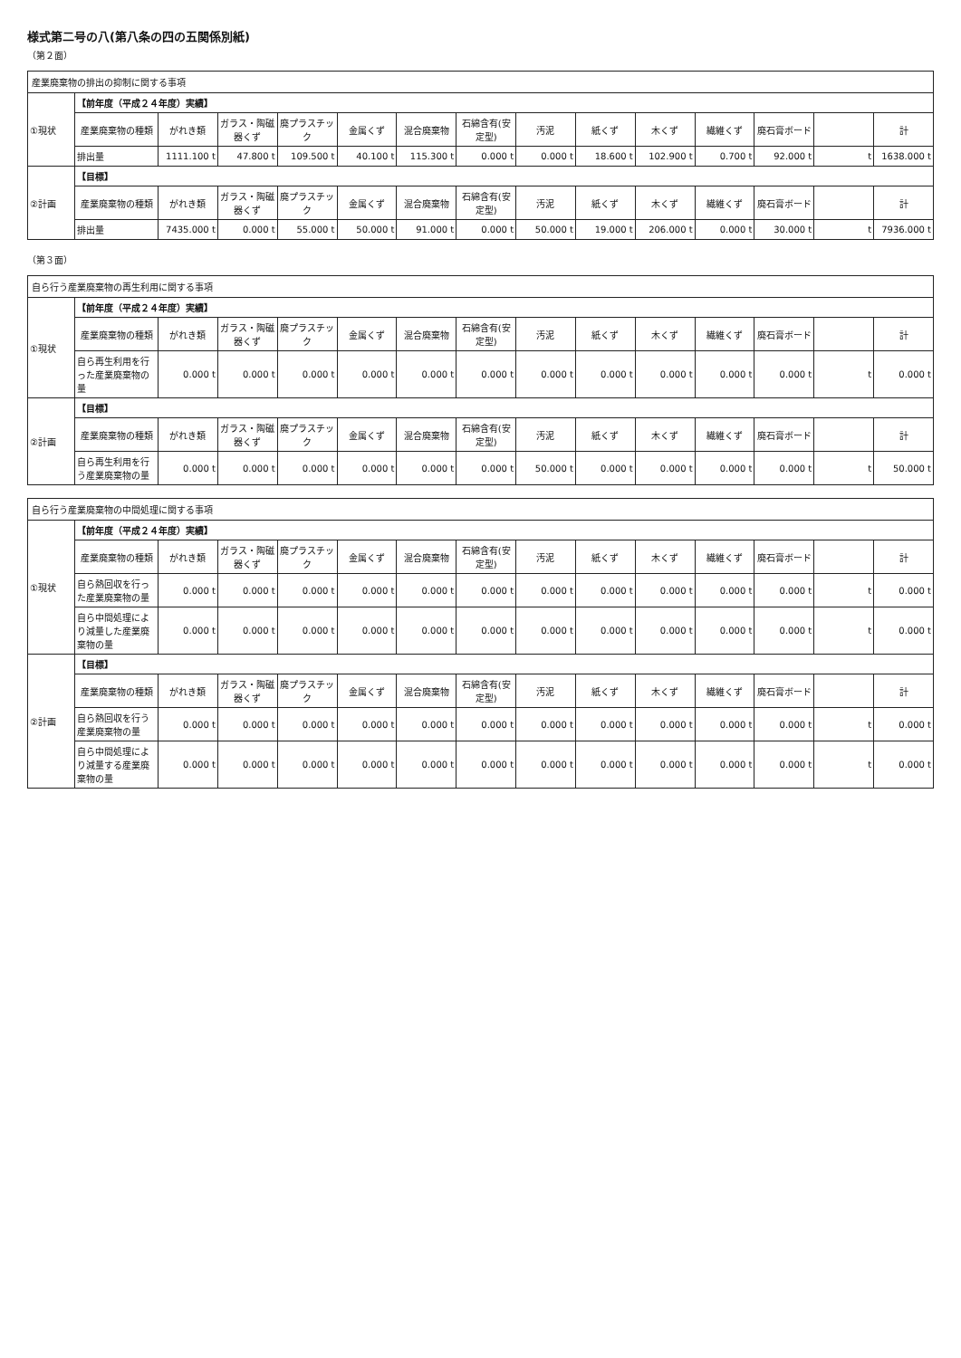様式第二号の八(第八条の四の五関係別紙)
（第２面）
産業廃棄物の排出の抑制に関する事項
| ①現状 | 【前年度（平成２４年度）実績】 | | | | | | | | | | | | | |
| | 産業廃棄物の種類 | がれき類 | ガラス・陶磁器くず | 廃プラスチック | 金属くず | 混合廃棄物 | 石綿含有(安定型) | 汚泥 | 紙くず | 木くず | 繊維くず | 廃石膏ボード | | 計 |
| | 排出量 | 1111.100 t | 47.800 t | 109.500 t | 40.100 t | 115.300 t | 0.000 t | 0.000 t | 18.600 t | 102.900 t | 0.700 t | 92.000 t | t | 1638.000 t |
| ②計画 | 【目標】 | | | | | | | | | | | | | |
| | 産業廃棄物の種類 | がれき類 | ガラス・陶磁器くず | 廃プラスチック | 金属くず | 混合廃棄物 | 石綿含有(安定型) | 汚泥 | 紙くず | 木くず | 繊維くず | 廃石膏ボード | | 計 |
| | 排出量 | 7435.000 t | 0.000 t | 55.000 t | 50.000 t | 91.000 t | 0.000 t | 50.000 t | 19.000 t | 206.000 t | 0.000 t | 30.000 t | t | 7936.000 t |
（第３面）
自ら行う産業廃棄物の再生利用に関する事項
| ①現状 | 【前年度（平成２４年度）実績】 | | | | | | | | | | | | | |
| | 産業廃棄物の種類 | がれき類 | ガラス・陶磁器くず | 廃プラスチック | 金属くず | 混合廃棄物 | 石綿含有(安定型) | 汚泥 | 紙くず | 木くず | 繊維くず | 廃石膏ボード | | 計 |
| | 自ら再生利用を行った産業廃棄物の量 | 0.000 t | 0.000 t | 0.000 t | 0.000 t | 0.000 t | 0.000 t | 0.000 t | 0.000 t | 0.000 t | 0.000 t | 0.000 t | t | 0.000 t |
| ②計画 | 【目標】 | | | | | | | | | | | | | |
| | 産業廃棄物の種類 | がれき類 | ガラス・陶磁器くず | 廃プラスチック | 金属くず | 混合廃棄物 | 石綿含有(安定型) | 汚泥 | 紙くず | 木くず | 繊維くず | 廃石膏ボード | | 計 |
| | 自ら再生利用を行う産業廃棄物の量 | 0.000 t | 0.000 t | 0.000 t | 0.000 t | 0.000 t | 0.000 t | 50.000 t | 0.000 t | 0.000 t | 0.000 t | 0.000 t | t | 50.000 t |
自ら行う産業廃棄物の中間処理に関する事項
| ①現状 | 【前年度（平成２４年度）実績】 | | | | | | | | | | | | | |
| | 産業廃棄物の種類 | がれき類 | ガラス・陶磁器くず | 廃プラスチック | 金属くず | 混合廃棄物 | 石綿含有(安定型) | 汚泥 | 紙くず | 木くず | 繊維くず | 廃石膏ボード | | 計 |
| | 自ら熱回収を行った産業廃棄物の量 | 0.000 t | 0.000 t | 0.000 t | 0.000 t | 0.000 t | 0.000 t | 0.000 t | 0.000 t | 0.000 t | 0.000 t | 0.000 t | t | 0.000 t |
| | 自ら中間処理により減量した産業廃棄物の量 | 0.000 t | 0.000 t | 0.000 t | 0.000 t | 0.000 t | 0.000 t | 0.000 t | 0.000 t | 0.000 t | 0.000 t | 0.000 t | t | 0.000 t |
| ②計画 | 【目標】 | | | | | | | | | | | | | |
| | 産業廃棄物の種類 | がれき類 | ガラス・陶磁器くず | 廃プラスチック | 金属くず | 混合廃棄物 | 石綿含有(安定型) | 汚泥 | 紙くず | 木くず | 繊維くず | 廃石膏ボード | | 計 |
| | 自ら熱回収を行う産業廃棄物の量 | 0.000 t | 0.000 t | 0.000 t | 0.000 t | 0.000 t | 0.000 t | 0.000 t | 0.000 t | 0.000 t | 0.000 t | 0.000 t | t | 0.000 t |
| | 自ら中間処理により減量する産業廃棄物の量 | 0.000 t | 0.000 t | 0.000 t | 0.000 t | 0.000 t | 0.000 t | 0.000 t | 0.000 t | 0.000 t | 0.000 t | 0.000 t | t | 0.000 t |